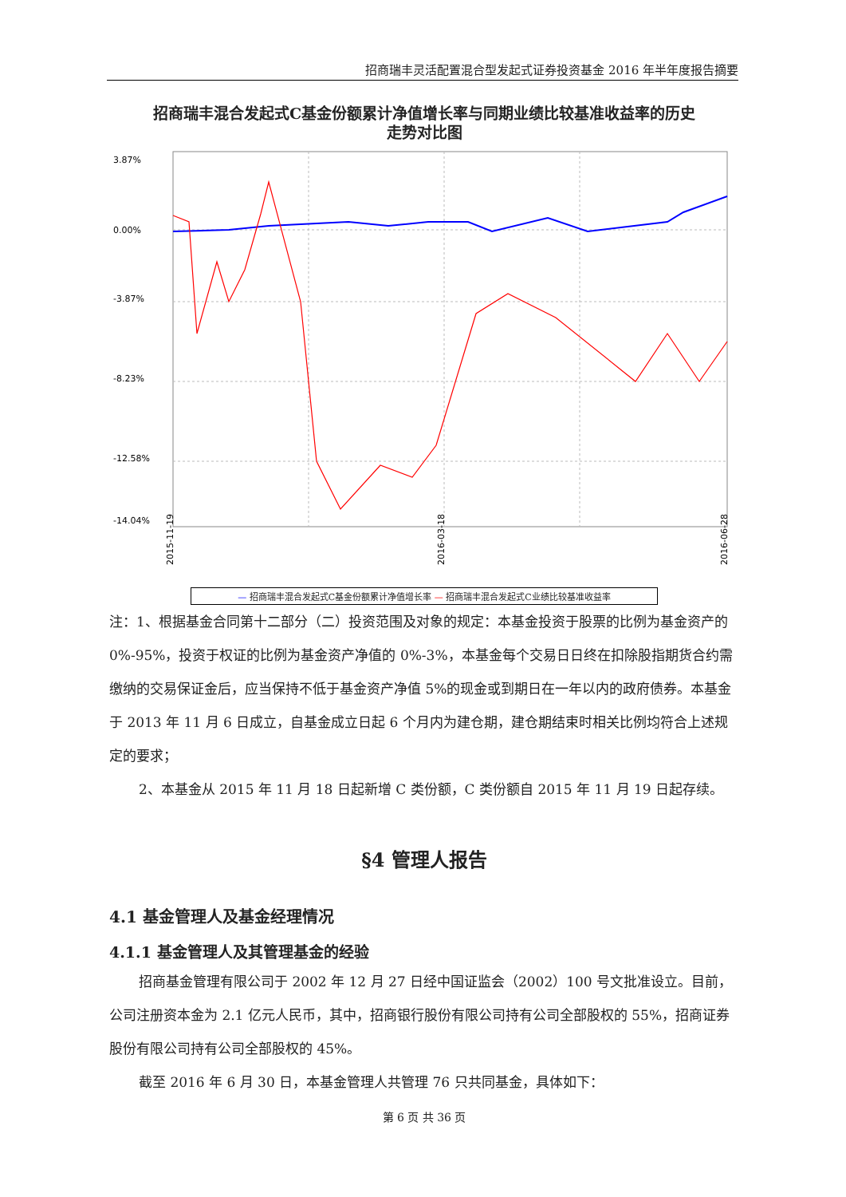招商瑞丰灵活配置混合型发起式证券投资基金 2016 年半年度报告摘要
招商瑞丰混合发起式C基金份额累计净值增长率与同期业绩比较基准收益率的历史
走势对比图
3.87%
0.00%
-3.87%
-8.23%
-12.58%
-14.04%
2015-11-19
2016-03-18
2016-06-28
— 招商瑞丰混合发起式C基金份额累计净值增长率 — 招商瑞丰混合发起式C业绩比较基准收益率
注：1、根据基金合同第十二部分（二）投资范围及对象的规定：本基金投资于股票的比例为基金资产的 0%-95%，投资于权证的比例为基金资产净值的 0%-3%，本基金每个交易日日终在扣除股指期货合约需缴纳的交易保证金后，应当保持不低于基金资产净值 5%的现金或到期日在一年以内的政府债券。本基金于 2013 年 11 月 6 日成立，自基金成立日起 6 个月内为建仓期，建仓期结束时相关比例均符合上述规定的要求；
2、本基金从 2015 年 11 月 18 日起新增 C 类份额，C 类份额自 2015 年 11 月 19 日起存续。
§4 管理人报告
4.1 基金管理人及基金经理情况
4.1.1 基金管理人及其管理基金的经验
招商基金管理有限公司于 2002 年 12 月 27 日经中国证监会（2002）100 号文批准设立。目前，公司注册资本金为 2.1 亿元人民币，其中，招商银行股份有限公司持有公司全部股权的 55%，招商证券股份有限公司持有公司全部股权的 45%。
截至 2016 年 6 月 30 日，本基金管理人共管理 76 只共同基金，具体如下：
第 6 页 共 36 页